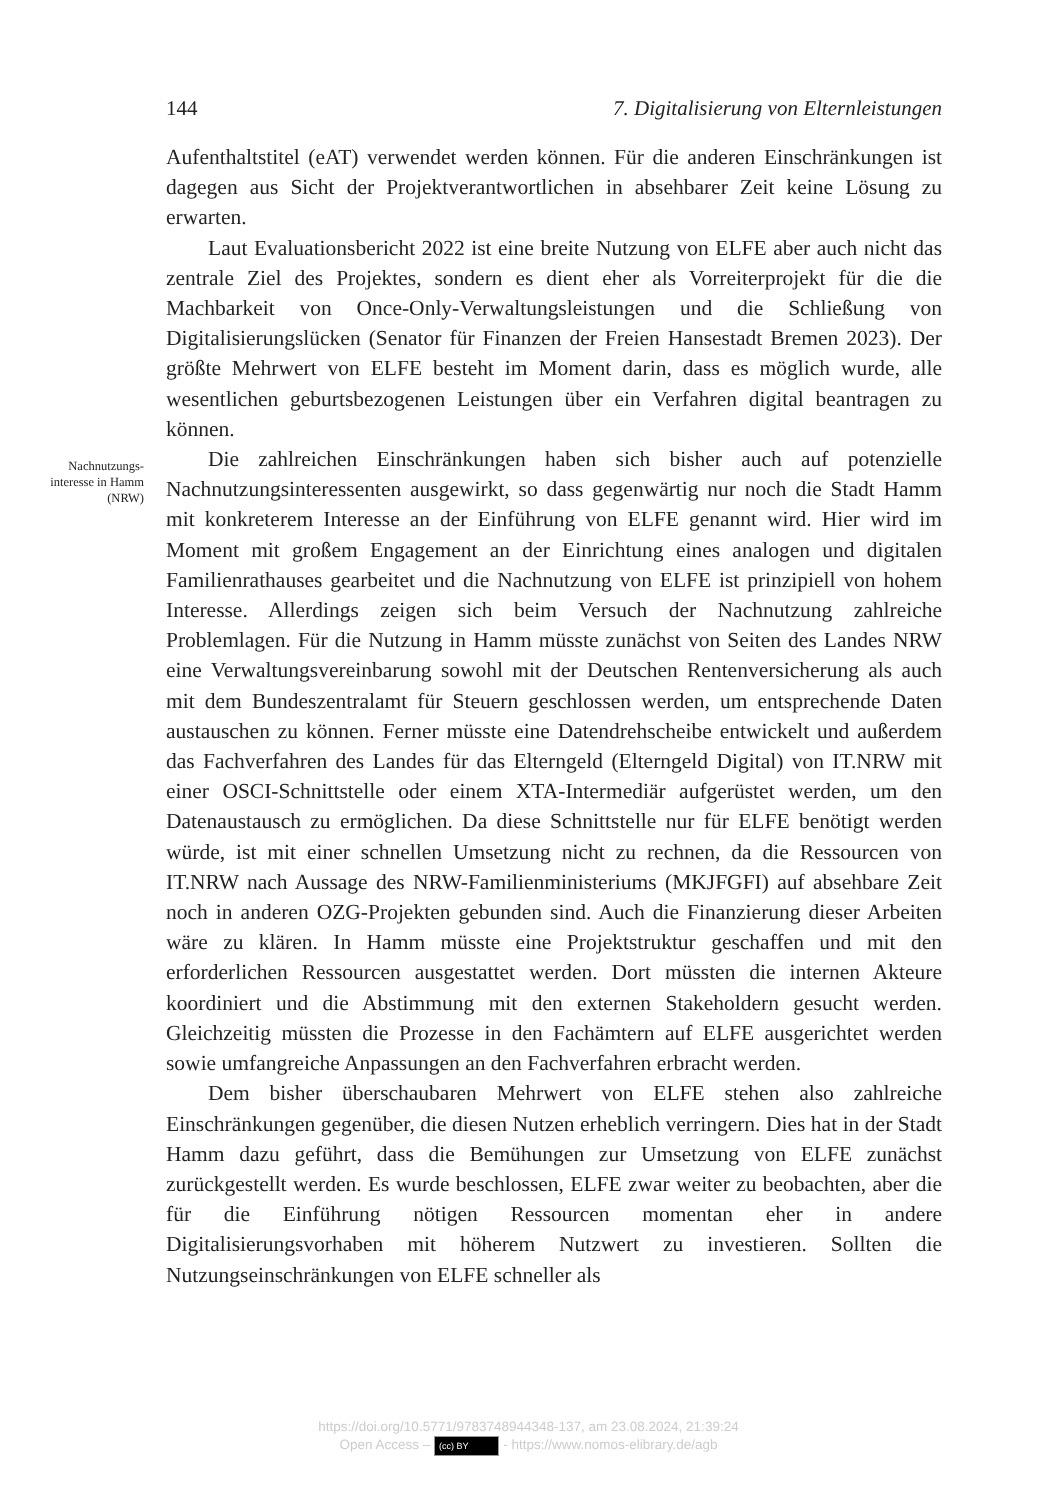144 7. Digitalisierung von Elternleistungen
Nachnutzungs-
interesse in Hamm
(NRW)
Aufenthaltstitel (eAT) verwendet werden können. Für die anderen Einschrän­kungen ist dagegen aus Sicht der Projektverantwortlichen in absehbarer Zeit keine Lösung zu erwarten.
Laut Evaluationsbericht 2022 ist eine breite Nutzung von ELFE aber auch nicht das zentrale Ziel des Projektes, sondern es dient eher als Vorrei­terprojekt für die die Machbarkeit von Once-Only-Verwaltungsleistungen und die Schließung von Digitalisierungslücken (Senator für Finanzen der Freien Hansestadt Bremen 2023). Der größte Mehrwert von ELFE besteht im Moment darin, dass es möglich wurde, alle wesentlichen geburtsbezogenen Leistungen über ein Verfahren digital beantragen zu können.
Die zahlreichen Einschränkungen haben sich bisher auch auf potenzi­elle Nachnutzungsinteressenten ausgewirkt, so dass gegenwärtig nur noch die Stadt Hamm mit konkreterem Interesse an der Einführung von ELFE genannt wird. Hier wird im Moment mit großem Engagement an der Ein­richtung eines analogen und digitalen Familienrathauses gearbeitet und die Nachnutzung von ELFE ist prinzipiell von hohem Interesse. Allerdings zeigen sich beim Versuch der Nachnutzung zahlreiche Problemlagen. Für die Nut­zung in Hamm müsste zunächst von Seiten des Landes NRW eine Verwal­tungsvereinbarung sowohl mit der Deutschen Rentenversicherung als auch mit dem Bundeszentralamt für Steuern geschlossen werden, um entsprechen­de Daten austauschen zu können. Ferner müsste eine Datendrehscheibe entwickelt und außerdem das Fachverfahren des Landes für das Elterngeld (Elterngeld Digital) von IT.NRW mit einer OSCI-Schnittstelle oder einem XTA-Intermediär aufgerüstet werden, um den Datenaustausch zu ermögli­chen. Da diese Schnittstelle nur für ELFE benötigt werden würde, ist mit einer schnellen Umsetzung nicht zu rechnen, da die Ressourcen von IT.NRW nach Aussage des NRW-Familienministeriums (MKJFGFI) auf absehbare Zeit noch in anderen OZG-Projekten gebunden sind. Auch die Finanzierung dieser Arbeiten wäre zu klären. In Hamm müsste eine Projektstruktur ge­schaffen und mit den erforderlichen Ressourcen ausgestattet werden. Dort müssten die internen Akteure koordiniert und die Abstimmung mit den externen Stakeholdern gesucht werden. Gleichzeitig müssten die Prozesse in den Fachämtern auf ELFE ausgerichtet werden sowie umfangreiche Anpas­sungen an den Fachverfahren erbracht werden.
Dem bisher überschaubaren Mehrwert von ELFE stehen also zahlreiche Einschränkungen gegenüber, die diesen Nutzen erheblich verringern. Dies hat in der Stadt Hamm dazu geführt, dass die Bemühungen zur Umsetzung von ELFE zunächst zurückgestellt werden. Es wurde beschlossen, ELFE zwar weiter zu beobachten, aber die für die Einführung nötigen Ressourcen mo­mentan eher in andere Digitalisierungsvorhaben mit höherem Nutzwert zu investieren. Sollten die Nutzungseinschränkungen von ELFE schneller als
https://doi.org/10.5771/9783748944348-137, am 23.08.2024, 21:39:24
Open Access – (cc) BY - https://www.nomos-elibrary.de/agb